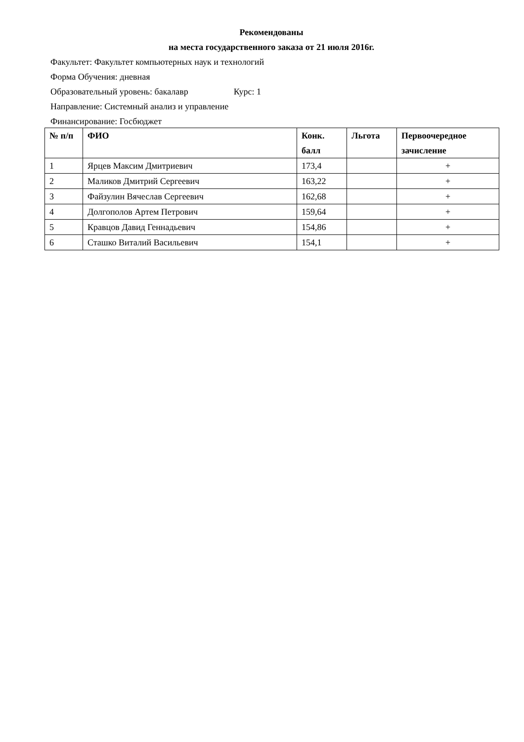Рекомендованы
на места государственного заказа от 21 июля 2016г.
Факультет: Факультет компьютерных наук и технологий
Форма Обучения: дневная
Образовательный уровень: бакалавр Курс: 1
Направление: Системный анализ и управление
Финансирование: Госбюджет
| № п/п | ФИО | Конк. балл | Льгота | Первоочередное зачисление |
| --- | --- | --- | --- | --- |
| 1 | Ярцев Максим Дмитриевич | 173,4 | | + |
| 2 | Маликов Дмитрий Сергеевич | 163,22 | | + |
| 3 | Файзулин Вячеслав Сергеевич | 162,68 | | + |
| 4 | Долгополов Артем Петрович | 159,64 | | + |
| 5 | Кравцов Давид Геннадьевич | 154,86 | | + |
| 6 | Сташко Виталий Васильевич | 154,1 | | + |